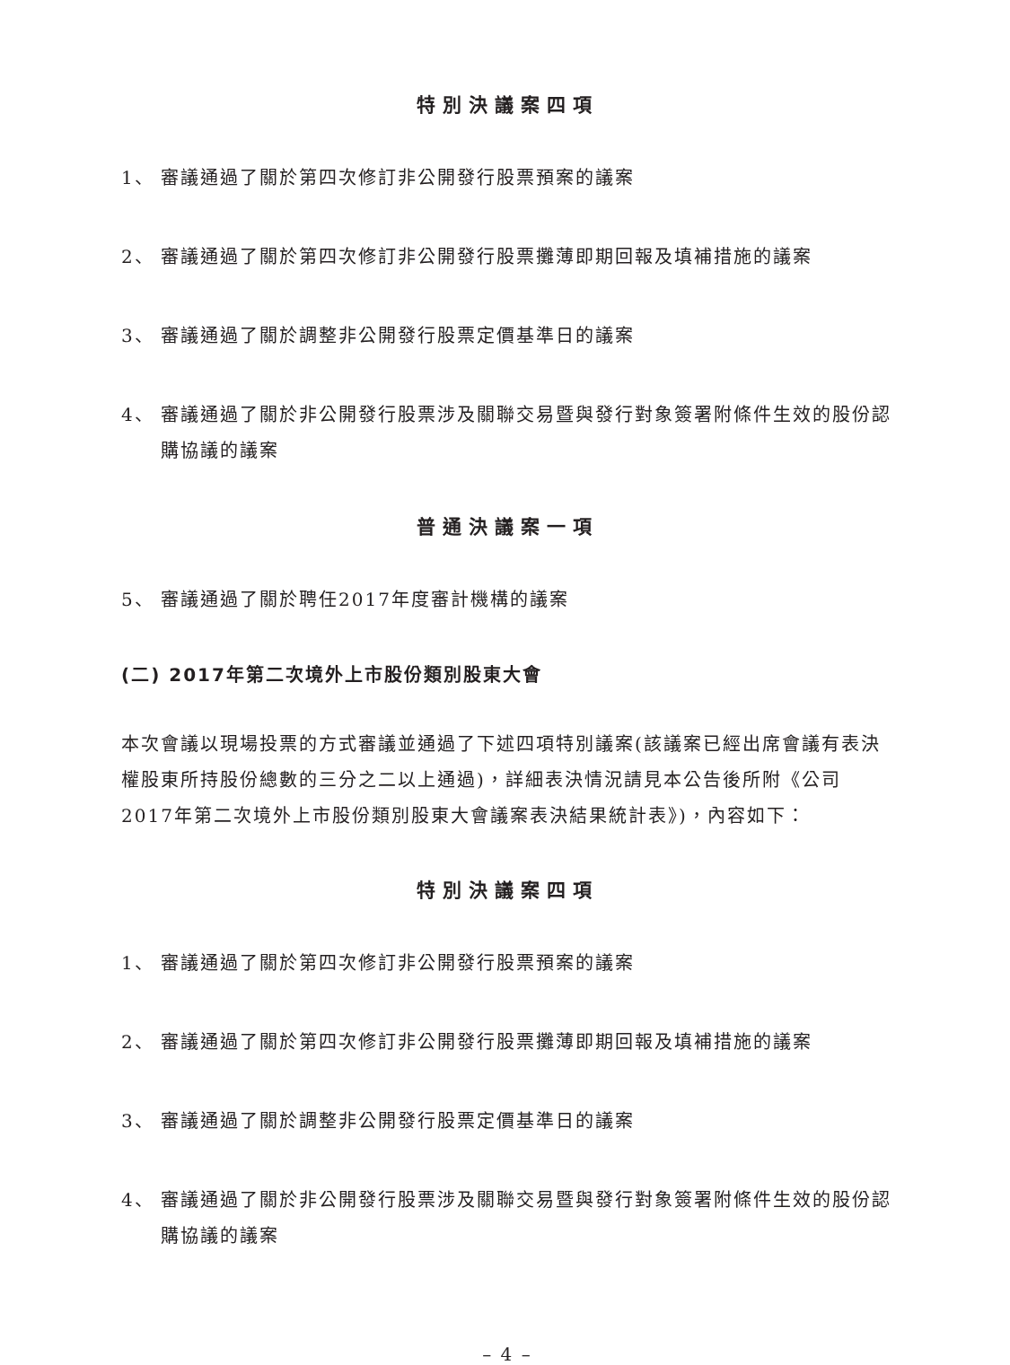特別決議案四項
1、 審議通過了關於第四次修訂非公開發行股票預案的議案
2、 審議通過了關於第四次修訂非公開發行股票攤薄即期回報及填補措施的議案
3、 審議通過了關於調整非公開發行股票定價基準日的議案
4、 審議通過了關於非公開發行股票涉及關聯交易暨與發行對象簽署附條件生效的股份認購協議的議案
普通決議案一項
5、 審議通過了關於聘任2017年度審計機構的議案
(二) 2017年第二次境外上市股份類別股東大會
本次會議以現場投票的方式審議並通過了下述四項特別議案(該議案已經出席會議有表決權股東所持股份總數的三分之二以上通過)，詳細表決情況請見本公告後所附《公司2017年第二次境外上市股份類別股東大會議案表決結果統計表》)，內容如下：
特別決議案四項
1、 審議通過了關於第四次修訂非公開發行股票預案的議案
2、 審議通過了關於第四次修訂非公開發行股票攤薄即期回報及填補措施的議案
3、 審議通過了關於調整非公開發行股票定價基準日的議案
4、 審議通過了關於非公開發行股票涉及關聯交易暨與發行對象簽署附條件生效的股份認購協議的議案
– 4 –